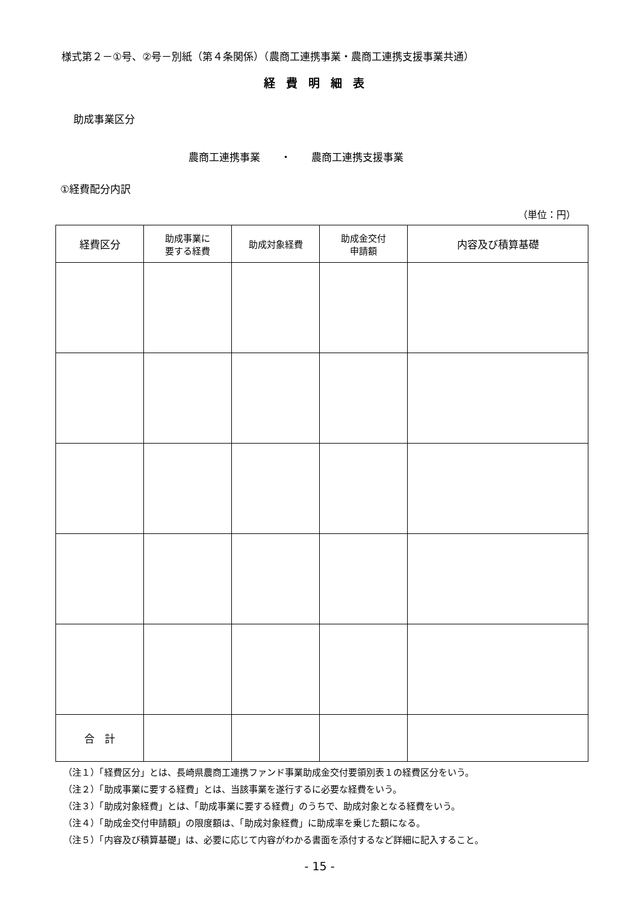様式第２－①号、②号－別紙（第４条関係）（農商工連携事業・農商工連携支援事業共通）
経費明細表
助成事業区分
農商工連携事業　　・　　農商工連携支援事業
①経費配分内訳
（単位：円）
| 経費区分 | 助成事業に 要する経費 | 助成対象経費 | 助成金交付 申請額 | 内容及び積算基礎 |
| --- | --- | --- | --- | --- |
| 合 計 | | | | |
（注１）「経費区分」とは、長崎県農商工連携ファンド事業助成金交付要領別表１の経費区分をいう。
（注２）「助成事業に要する経費」とは、当該事業を遂行するに必要な経費をいう。
（注３）「助成対象経費」とは、「助成事業に要する経費」のうちで、助成対象となる経費をいう。
（注４）「助成金交付申請額」の限度額は、「助成対象経費」に助成率を乗じた額になる。
（注５）「内容及び積算基礎」は、必要に応じて内容がわかる書面を添付するなど詳細に記入すること。
- 15 -